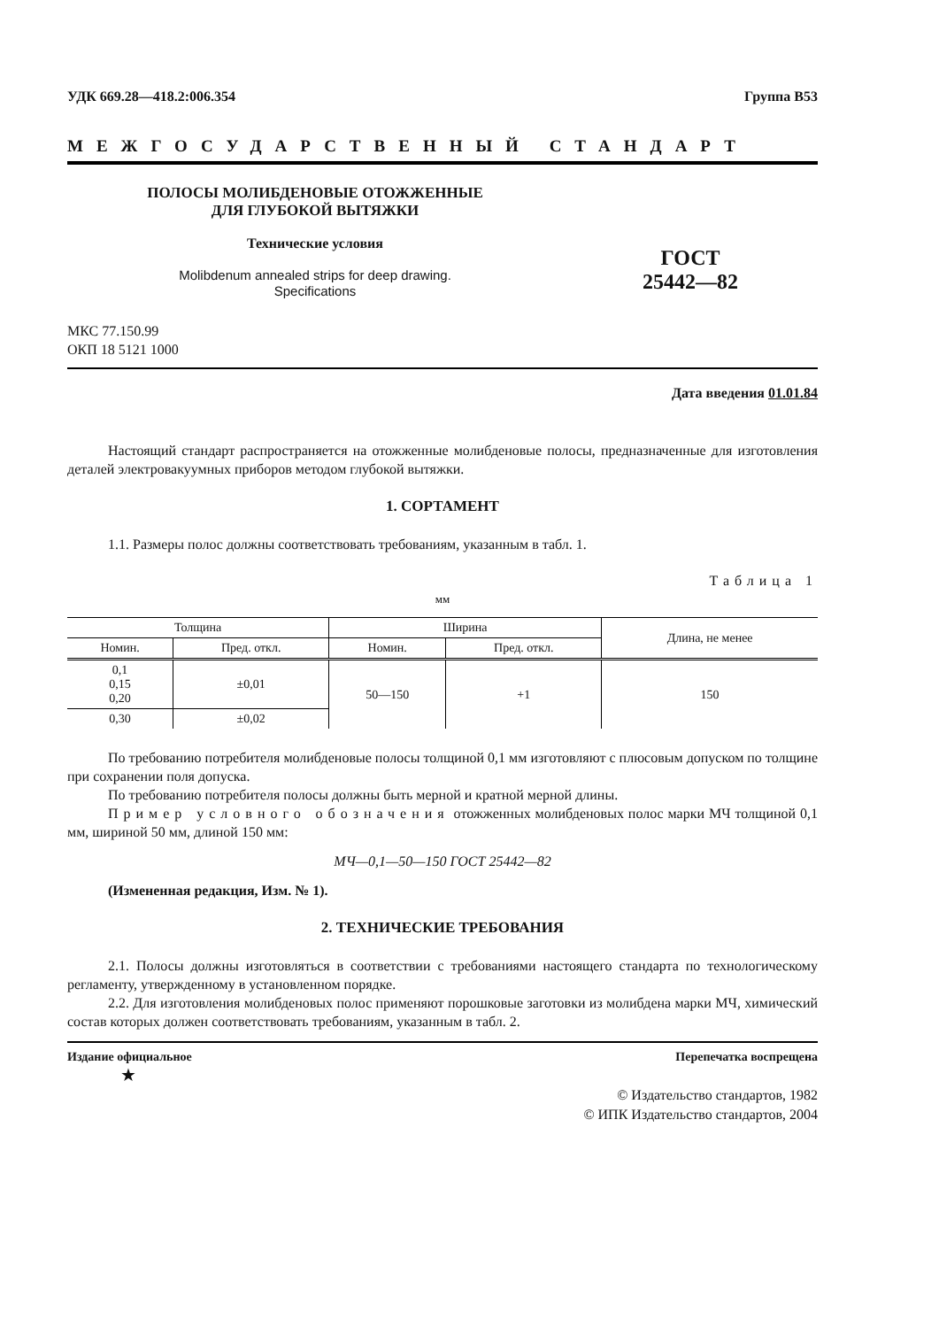УДК 669.28—418.2:006.354 Группа В53
МЕЖГОСУДАРСТВЕННЫЙ СТАНДАРТ
ПОЛОСЫ МОЛИБДЕНОВЫЕ ОТОЖЖЕННЫЕ
ДЛЯ ГЛУБОКОЙ ВЫТЯЖКИ
Технические условия
Molibdenum annealed strips for deep drawing.
Specifications
ГОСТ
25442—82
МКС 77.150.99
ОКП 18 5121 1000
Дата введения 01.01.84
Настоящий стандарт распространяется на отожженные молибденовые полосы, предназначенные для изготовления деталей электровакуумных приборов методом глубокой вытяжки.
1. СОРТАМЕНТ
1.1. Размеры полос должны соответствовать требованиям, указанным в табл. 1.
Таблица 1
мм
| Толщина | | Ширина | | Длина, не менее |
| --- | --- | --- | --- | --- |
| Номин. | Пред. откл. | Номин. | Пред. откл. | |
| 0,1 0,15 0,20 | ±0,01 | 50—150 | +1 | 150 |
| 0,30 | ±0,02 | | | |
По требованию потребителя молибденовые полосы толщиной 0,1 мм изготовляют с плюсовым допуском по толщине при сохранении поля допуска.
По требованию потребителя полосы должны быть мерной и кратной мерной длины.
Пример условного обозначения отожженных молибденовых полос марки МЧ толщиной 0,1 мм, шириной 50 мм, длиной 150 мм:
МЧ—0,1—50—150 ГОСТ 25442—82
(Измененная редакция, Изм. № 1).
2. ТЕХНИЧЕСКИЕ ТРЕБОВАНИЯ
2.1. Полосы должны изготовляться в соответствии с требованиями настоящего стандарта по технологическому регламенту, утвержденному в установленном порядке.
2.2. Для изготовления молибденовых полос применяют порошковые заготовки из молибдена марки МЧ, химический состав которых должен соответствовать требованиям, указанным в табл. 2.
Издание официальное Перепечатка воспрещена
★
© Издательство стандартов, 1982
© ИПК Издательство стандартов, 2004